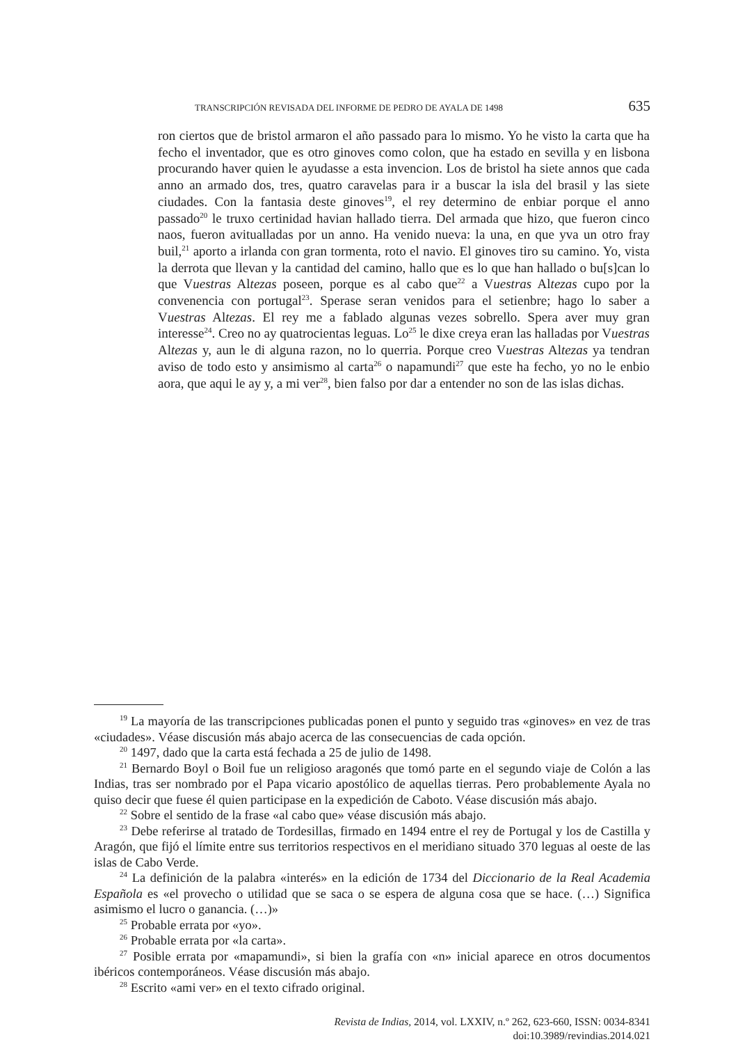TRANSCRIPCIÓN REVISADA DEL INFORME DE PEDRO DE AYALA DE 1498 635
ron ciertos que de bristol armaron el año passado para lo mismo. Yo he visto la carta que ha fecho el inventador, que es otro ginoves como colon, que ha estado en sevilla y en lisbona procurando haver quien le ayudasse a esta invencion. Los de bristol ha siete annos que cada anno an armado dos, tres, quatro caravelas para ir a buscar la isla del brasil y las siete ciudades. Con la fantasia deste ginoves<sup>19</sup>, el rey determino de enbiar porque el anno passado<sup>20</sup> le truxo certinidad havian hallado tierra. Del armada que hizo, que fueron cinco naos, fueron avitualladas por un anno. Ha venido nueva: la una, en que yva un otro fray buil,<sup>21</sup> aporto a irlanda con gran tormenta, roto el navio. El ginoves tiro su camino. Yo, vista la derrota que llevan y la cantidad del camino, hallo que es lo que han hallado o bu[s]can lo que Vuestras Altezas poseen, porque es al cabo que<sup>22</sup> a Vuestras Altezas cupo por la convenencia con portugal<sup>23</sup>. Sperase seran venidos para el setienbre; hago lo saber a Vuestras Altezas. El rey me a fablado algunas vezes sobrello. Spera aver muy gran interesse<sup>24</sup>. Creo no ay quatrocientas leguas. Lo<sup>25</sup> le dixe creya eran las halladas por Vuestras Altezas y, aun le di alguna razon, no lo querria. Porque creo Vuestras Altezas ya tendran aviso de todo esto y ansimismo al carta<sup>26</sup> o napamundi<sup>27</sup> que este ha fecho, yo no le enbio aora, que aqui le ay y, a mi ver<sup>28</sup>, bien falso por dar a entender no son de las islas dichas.
<sup>19</sup> La mayoría de las transcripciones publicadas ponen el punto y seguido tras «ginoves» en vez de tras «ciudades». Véase discusión más abajo acerca de las consecuencias de cada opción.
<sup>20</sup> 1497, dado que la carta está fechada a 25 de julio de 1498.
<sup>21</sup> Bernardo Boyl o Boil fue un religioso aragonés que tomó parte en el segundo viaje de Colón a las Indias, tras ser nombrado por el Papa vicario apostólico de aquellas tierras. Pero probablemente Ayala no quiso decir que fuese él quien participase en la expedición de Caboto. Véase discusión más abajo.
<sup>22</sup> Sobre el sentido de la frase «al cabo que» véase discusión más abajo.
<sup>23</sup> Debe referirse al tratado de Tordesillas, firmado en 1494 entre el rey de Portugal y los de Castilla y Aragón, que fijó el límite entre sus territorios respectivos en el meridiano situado 370 leguas al oeste de las islas de Cabo Verde.
<sup>24</sup> La definición de la palabra «interés» en la edición de 1734 del Diccionario de la Real Academia Española es «el provecho o utilidad que se saca o se espera de alguna cosa que se hace. (…) Significa asimismo el lucro o ganancia. (…)»
<sup>25</sup> Probable errata por «yo».
<sup>26</sup> Probable errata por «la carta».
<sup>27</sup> Posible errata por «mapamundi», si bien la grafía con «n» inicial aparece en otros documentos ibéricos contemporáneos. Véase discusión más abajo.
<sup>28</sup> Escrito «ami ver» en el texto cifrado original.
Revista de Indias, 2014, vol. LXXIV, n.º 262, 623-660, ISSN: 0034-8341
doi:10.3989/revindias.2014.021